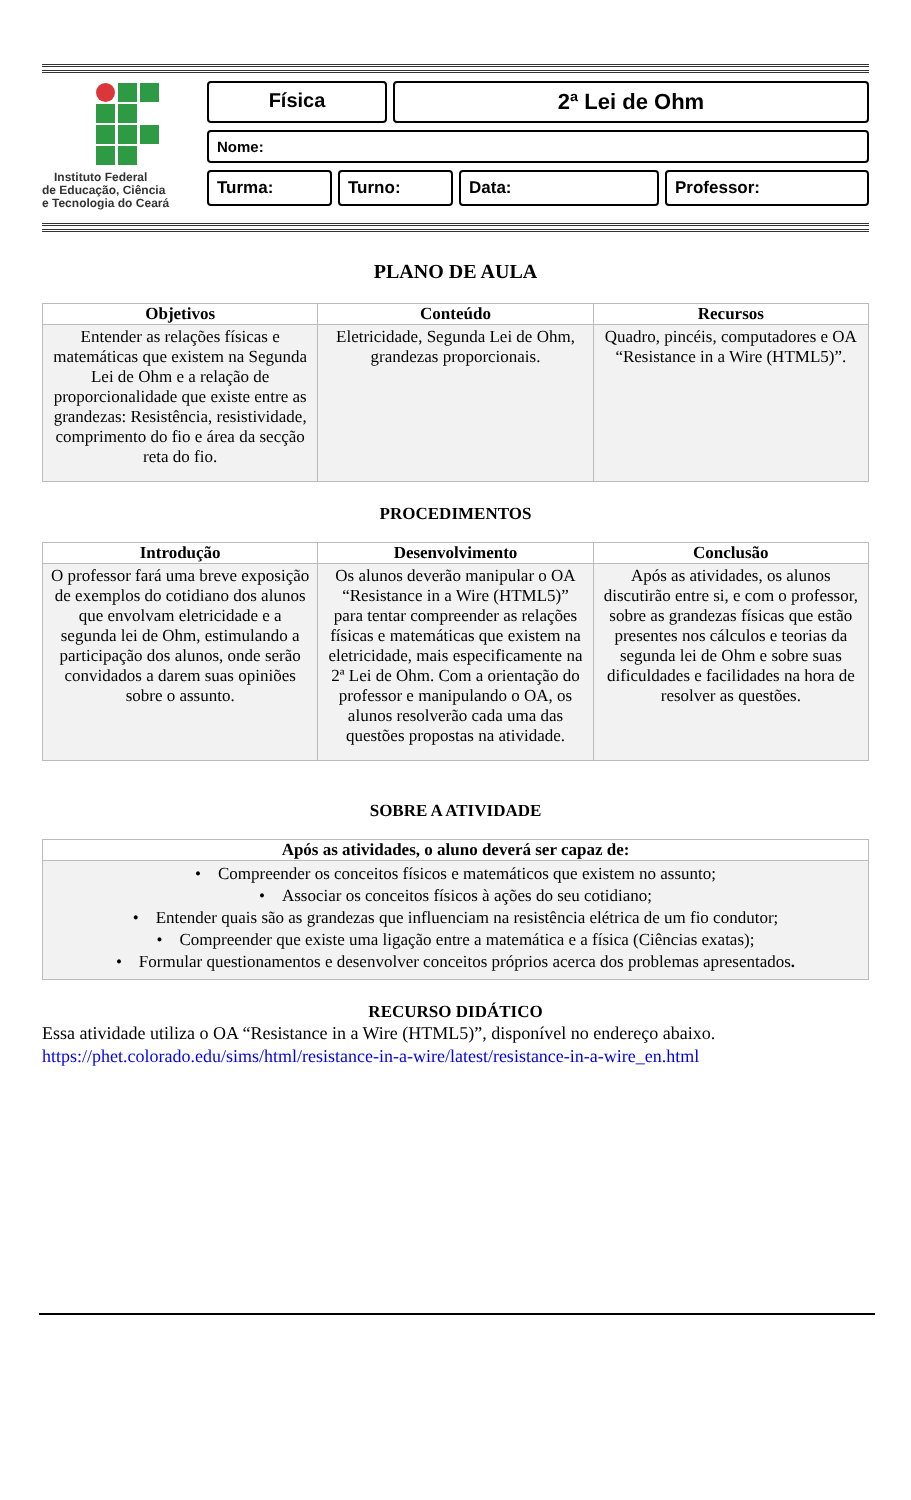Instituto Federal
de Educação, Ciência
e Tecnologia do Ceará
Física 2ª Lei de Ohm
Nome:
Turma: Turno: Data: Professor:
PLANO DE AULA
| Objetivos | Conteúdo | Recursos |
| --- | --- | --- |
| Entender as relações físicas e matemáticas que existem na Segunda Lei de Ohm e a relação de proporcionalidade que existe entre as grandezas: Resistência, resistividade, comprimento do fio e área da secção reta do fio. | Eletricidade, Segunda Lei de Ohm, grandezas proporcionais. | Quadro, pincéis, computadores e OA “Resistance in a Wire (HTML5)”. |
PROCEDIMENTOS
| Introdução | Desenvolvimento | Conclusão |
| --- | --- | --- |
| O professor fará uma breve exposição de exemplos do cotidiano dos alunos que envolvam eletricidade e a segunda lei de Ohm, estimulando a participação dos alunos, onde serão convidados a darem suas opiniões sobre o assunto. | Os alunos deverão manipular o OA “Resistance in a Wire (HTML5)” para tentar compreender as relações físicas e matemáticas que existem na eletricidade, mais especificamente na 2ª Lei de Ohm. Com a orientação do professor e manipulando o OA, os alunos resolverão cada uma das questões propostas na atividade. | Após as atividades, os alunos discutirão entre si, e com o professor, sobre as grandezas físicas que estão presentes nos cálculos e teorias da segunda lei de Ohm e sobre suas dificuldades e facilidades na hora de resolver as questões. |
SOBRE A ATIVIDADE
| Após as atividades, o aluno deverá ser capaz de: |
| --- |
| • Compreender os conceitos físicos e matemáticos que existem no assunto; • Associar os conceitos físicos à ações do seu cotidiano; • Entender quais são as grandezas que influenciam na resistência elétrica de um fio condutor; • Compreender que existe uma ligação entre a matemática e a física (Ciências exatas); • Formular questionamentos e desenvolver conceitos próprios acerca dos problemas apresentados . |
RECURSO DIDÁTICO
Essa atividade utiliza o OA “Resistance in a Wire (HTML5)”, disponível no endereço abaixo.
https://phet.colorado.edu/sims/html/resistance-in-a-wire/latest/resistance-in-a-wire_en.html